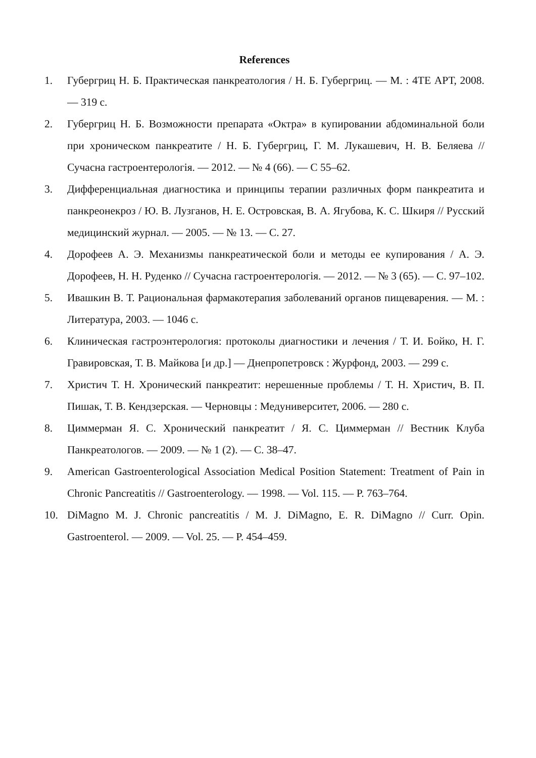References
1. Губергриц Н. Б. Практическая панкреатология / Н. Б. Губергриц. — М. : 4ТЕ АРТ, 2008. — 319 с.
2. Губергриц Н. Б. Возможности препарата «Октра» в купировании абдоминальной боли при хроническом панкреатите / Н. Б. Губергриц, Г. М. Лукашевич, Н. В. Беляева // Сучасна гастроентерологія. — 2012. — № 4 (66). — С 55–62.
3. Дифференциальная диагностика и принципы терапии различных форм панкреатита и панкреонекроз / Ю. В. Лузганов, Н. Е. Островская, В. А. Ягубова, К. С. Шкиря // Русский медицинский журнал. — 2005. — № 13. — С. 27.
4. Дорофеев А. Э. Механизмы панкреатической боли и методы ее купирования / А. Э. Дорофеев, Н. Н. Руденко // Сучасна гастроентерологія. — 2012. — № 3 (65). — С. 97–102.
5. Ивашкин В. Т. Рациональная фармакотерапия заболеваний органов пищеварения. — М. : Литература, 2003. — 1046 с.
6. Клиническая гастроэнтерология: протоколы диагностики и лечения / Т. И. Бойко, Н. Г. Гравировская, Т. В. Майкова [и др.] — Днепропетровск : Журфонд, 2003. — 299 с.
7. Христич Т. Н. Хронический панкреатит: нерешенные проблемы / Т. Н. Христич, В. П. Пишак, Т. В. Кендзерская. — Черновцы : Медуниверситет, 2006. — 280 с.
8. Циммерман Я. С. Хронический панкреатит / Я. С. Циммерман // Вестник Клуба Панкреатологов. — 2009. — № 1 (2). — С. 38–47.
9. American Gastroenterological Association Medical Position Statement: Treatment of Pain in Chronic Pancreatitis // Gastroenterology. — 1998. — Vol. 115. — P. 763–764.
10. DiMagno M. J. Chronic pancreatitis / M. J. DiMagno, E. R. DiMagno // Curr. Opin. Gastroenterol. — 2009. — Vol. 25. — P. 454–459.